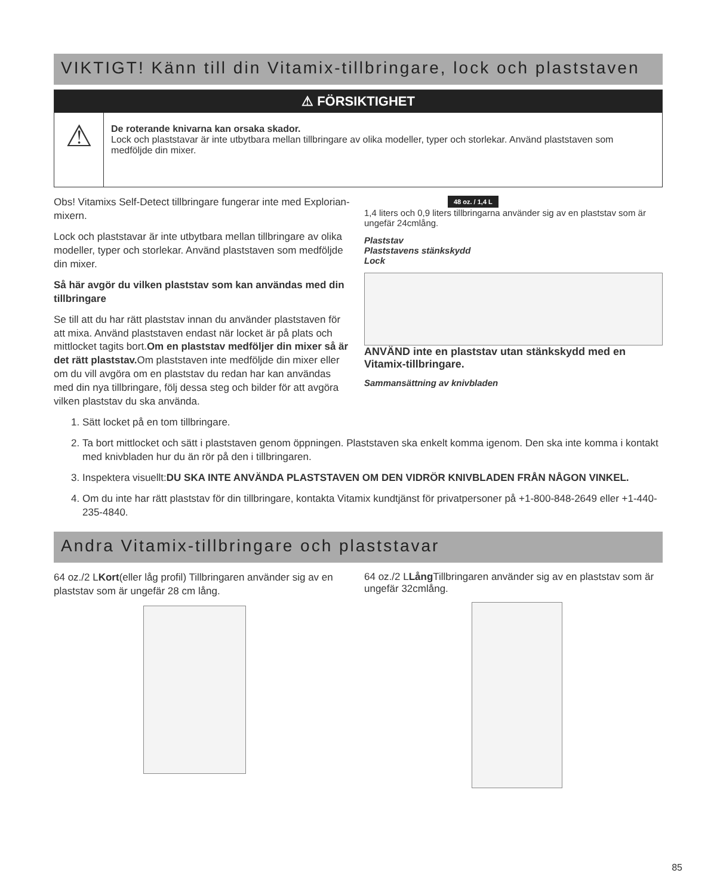VIKTIGT! Känn till din Vitamix-tillbringare, lock och plaststaven
⚠ FÖRSIKTIGHET
⚠
De roterande knivarna kan orsaka skador.
Lock och plaststavar är inte utbytbara mellan tillbringare av olika modeller, typer och storlekar. Använd plaststaven som medföljde din mixer.
Obs! Vitamixs Self-Detect tillbringare fungerar inte med Explorian-mixern.
Lock och plaststavar är inte utbytbara mellan tillbringare av olika modeller, typer och storlekar. Använd plaststaven som medföljde din mixer.
Så här avgör du vilken plaststav som kan användas med din tillbringare
Se till att du har rätt plaststav innan du använder plaststaven för att mixa. Använd plaststaven endast när locket är på plats och mittlocket tagits bort.Om en plaststav medföljer din mixer så är det rätt plaststav. Om plaststaven inte medföljde din mixer eller om du vill avgöra om en plaststav du redan har kan användas med din nya tillbringare, följ dessa steg och bilder för att avgöra vilken plaststav du ska använda.
48 oz. / 1,4 L
1,4 liters och 0,9 liters tillbringarna använder sig av en plaststav som är ungefär 24cmlång.
Plaststav
Plaststavens stänkskydd
Lock
ANVÄND inte en plaststav utan stänkskydd med en Vitamix-tillbringare.
Sammansättning av knivbladen
1. Sätt locket på en tom tillbringare.
2. Ta bort mittlocket och sätt i plaststaven genom öppningen. Plaststaven ska enkelt komma igenom. Den ska inte komma i kontakt med knivbladen hur du än rör på den i tillbringaren.
3. Inspektera visuellt:DU SKA INTE ANVÄNDA PLASTSTAVEN OM DEN VIDRÖR KNIVBLADEN FRÅN NÅGON VINKEL.
4. Om du inte har rätt plaststav för din tillbringare, kontakta Vitamix kundtjänst för privatpersoner på +1-800-848-2649 eller +1-440-235-4840.
Andra Vitamix-tillbringare och plaststavar
64 oz./2 LKort(eller låg profil) Tillbringaren använder sig av en plaststav som är ungefär 28 cm lång.
64 oz./2 LLång Tillbringaren använder sig av en plaststav som är ungefär 32cmlång.
85